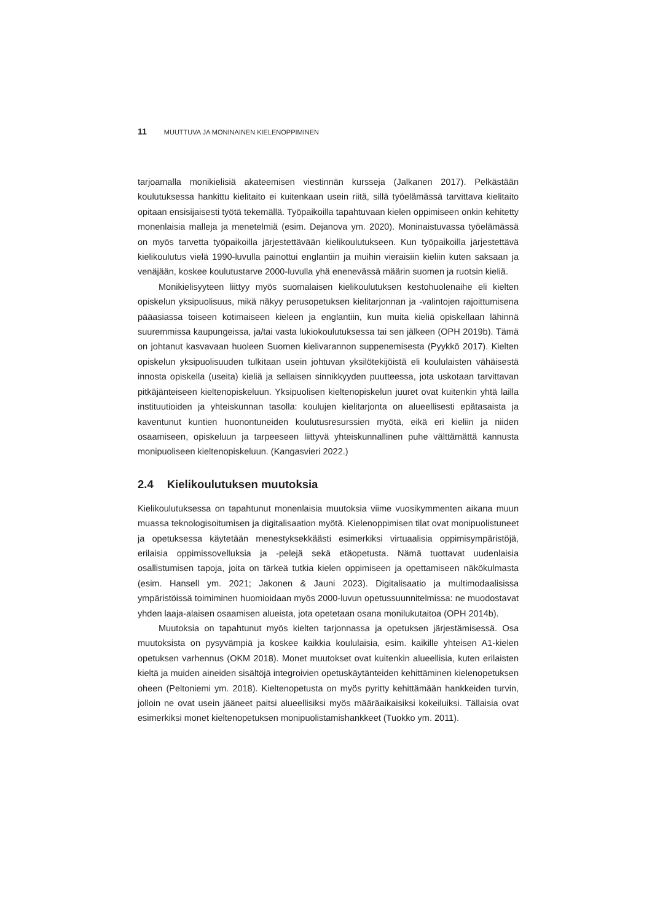11 MUUTTUVA JA MONINAINEN KIELENOPPIMINEN
tarjoamalla monikielisiä akateemisen viestinnän kursseja (Jalkanen 2017). Pelkästään koulutuksessa hankittu kielitaito ei kuitenkaan usein riitä, sillä työelämässä tarvittava kielitaito opitaan ensisijaisesti työtä tekemällä. Työpaikoilla tapahtuvaan kielen oppimiseen onkin kehitetty monenlaisia malleja ja menetelmiä (esim. Dejanova ym. 2020). Moninaistuvassa työelämässä on myös tarvetta työpaikoilla järjestettävään kielikoulutukseen. Kun työpaikoilla järjestettävä kielikoulutus vielä 1990-luvulla painottui englantiin ja muihin vieraisiin kieliin kuten saksaan ja venäjään, koskee koulutustarve 2000-luvulla yhä enenevässä määrin suomen ja ruotsin kieliä.
Monikielisyyteen liittyy myös suomalaisen kielikoulutuksen kestohuolenaihe eli kielten opiskelun yksipuolisuus, mikä näkyy perusopetuksen kielitarjonnan ja -valintojen rajoittumisena pääasiassa toiseen kotimaiseen kieleen ja englantiin, kun muita kieliä opiskellaan lähinnä suuremmissa kaupungeissa, ja/tai vasta lukiokoulutuksessa tai sen jälkeen (OPH 2019b). Tämä on johtanut kasvavaan huoleen Suomen kielivarannon suppenemisesta (Pyykkö 2017). Kielten opiskelun yksipuolisuuden tulkitaan usein johtuvan yksilötekijöistä eli koululaisten vähäisestä innosta opiskella (useita) kieliä ja sellaisen sinnikkyyden puutteessa, jota uskotaan tarvittavan pitkäjänteiseen kieltenopiskeluun. Yksipuolisen kieltenopiskelun juuret ovat kuitenkin yhtä lailla instituutioiden ja yhteiskunnan tasolla: koulujen kielitarjonta on alueellisesti epätasaista ja kaventunut kuntien huonontuneiden koulutusresurssien myötä, eikä eri kieliin ja niiden osaamiseen, opiskeluun ja tarpeeseen liittyvä yhteiskunnallinen puhe välttämättä kannusta monipuoliseen kieltenopiskeluun. (Kangasvieri 2022.)
2.4 Kielikoulutuksen muutoksia
Kielikoulutuksessa on tapahtunut monenlaisia muutoksia viime vuosikymmenten aikana muun muassa teknologisoitumisen ja digitalisaation myötä. Kielenoppimisen tilat ovat monipuolistuneet ja opetuksessa käytetään menestyksekkäästi esimerkiksi virtuaalisia oppimisympäristöjä, erilaisia oppimissovelluksia ja -pelejä sekä etäopetusta. Nämä tuottavat uudenlaisia osallistumisen tapoja, joita on tärkeä tutkia kielen oppimiseen ja opettamiseen näkökulmasta (esim. Hansell ym. 2021; Jakonen & Jauni 2023). Digitalisaatio ja multimodaalisissa ympäristöissä toimiminen huomioidaan myös 2000-luvun opetussuunnitelmissa: ne muodostavat yhden laaja-alaisen osaamisen alueista, jota opetetaan osana monilukutaitoa (OPH 2014b).
Muutoksia on tapahtunut myös kielten tarjonnassa ja opetuksen järjestämisessä. Osa muutoksista on pysyvämpiä ja koskee kaikkia koululaisia, esim. kaikille yhteisen A1-kielen opetuksen varhennus (OKM 2018). Monet muutokset ovat kuitenkin alueellisia, kuten erilaisten kieltä ja muiden aineiden sisältöjä integroivien opetuskäytänteiden kehittäminen kielenopetuksen oheen (Peltoniemi ym. 2018). Kieltenopetusta on myös pyritty kehittämään hankkeiden turvin, jolloin ne ovat usein jääneet paitsi alueellisiksi myös määräaikaisiksi kokeiluiksi. Tällaisia ovat esimerkiksi monet kieltenopetuksen monipuolistamishankkeet (Tuokko ym. 2011).